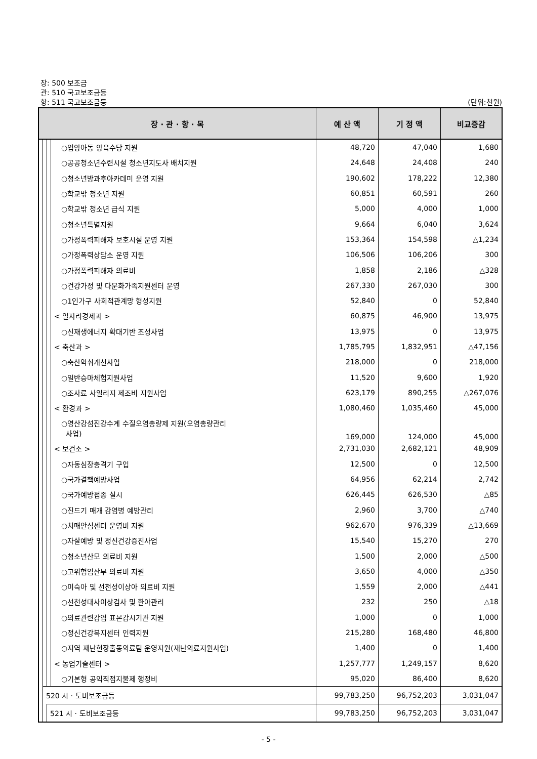장: 500 보조금
관: 510 국고보조금등
항: 511 국고보조금등 (단위:천원)
| 장 · 관 · 항 · 목 | | | | 예 산 액 | 기 정 액 | 비교증감 |
| --- | --- | --- | --- | --- | --- | --- |
| | | | ○입양아동 양육수당 지원 | 48,720 | 47,040 | 1,680 |
| | | | ○공공청소년수련시설 청소년지도사 배치지원 | 24,648 | 24,408 | 240 |
| | | | ○청소년방과후아카데미 운영 지원 | 190,602 | 178,222 | 12,380 |
| | | | ○학교밖 청소년 지원 | 60,851 | 60,591 | 260 |
| | | | ○학교밖 청소년 급식 지원 | 5,000 | 4,000 | 1,000 |
| | | | ○청소년특별지원 | 9,664 | 6,040 | 3,624 |
| | | | ○가정폭력피해자 보호시설 운영 지원 | 153,364 | 154,598 | △1,234 |
| | | | ○가정폭력상담소 운영 지원 | 106,506 | 106,206 | 300 |
| | | | ○가정폭력피해자 의료비 | 1,858 | 2,186 | △328 |
| | | | ○건강가정 및 다문화가족지원센터 운영 | 267,330 | 267,030 | 300 |
| | | | ○1인가구 사회적관계망 형성지원 | 52,840 | 0 | 52,840 |
| | | | < 일자리경제과 > | 60,875 | 46,900 | 13,975 |
| | | | ○신재생에너지 확대기반 조성사업 | 13,975 | 0 | 13,975 |
| | | | < 축산과 > | 1,785,795 | 1,832,951 | △47,156 |
| | | | ○축산악취개선사업 | 218,000 | 0 | 218,000 |
| | | | ○일반승마체험지원사업 | 11,520 | 9,600 | 1,920 |
| | | | ○조사료 사일리지 제조비 지원사업 | 623,179 | 890,255 | △267,076 |
| | | | < 환경과 > | 1,080,460 | 1,035,460 | 45,000 |
| | | | ○영산강섬진강수계 수질오염총량제 지원(오염총량관리 사업) | 169,000 | 124,000 | 45,000 |
| | | | < 보건소 > | 2,731,030 | 2,682,121 | 48,909 |
| | | | ○자동심장충격기 구입 | 12,500 | 0 | 12,500 |
| | | | ○국가결핵예방사업 | 64,956 | 62,214 | 2,742 |
| | | | ○국가예방접종 실시 | 626,445 | 626,530 | △85 |
| | | | ○진드기 매개 감염병 예방관리 | 2,960 | 3,700 | △740 |
| | | | ○치매안심센터 운영비 지원 | 962,670 | 976,339 | △13,669 |
| | | | ○자살예방 및 정신건강증진사업 | 15,540 | 15,270 | 270 |
| | | | ○청소년산모 의료비 지원 | 1,500 | 2,000 | △500 |
| | | | ○고위험임산부 의료비 지원 | 3,650 | 4,000 | △350 |
| | | | ○미숙아 및 선천성이상아 의료비 지원 | 1,559 | 2,000 | △441 |
| | | | ○선천성대사이상검사 및 환아관리 | 232 | 250 | △18 |
| | | | ○의료관련감염 표본감시기관 지원 | 1,000 | 0 | 1,000 |
| | | | ○정신건강복지센터 인력지원 | 215,280 | 168,480 | 46,800 |
| | | | ○지역 재난현장출동의료팀 운영지원(재난의료지원사업) | 1,400 | 0 | 1,400 |
| | | | < 농업기술센터 > | 1,257,777 | 1,249,157 | 8,620 |
| | | | ○기본형 공익직접지불제 행정비 | 95,020 | 86,400 | 8,620 |
| | 520 시 · 도비보조금등 | | | 99,783,250 | 96,752,203 | 3,031,047 |
| | | 521 시 · 도비보조금등 | | 99,783,250 | 96,752,203 | 3,031,047 |
- 5 -